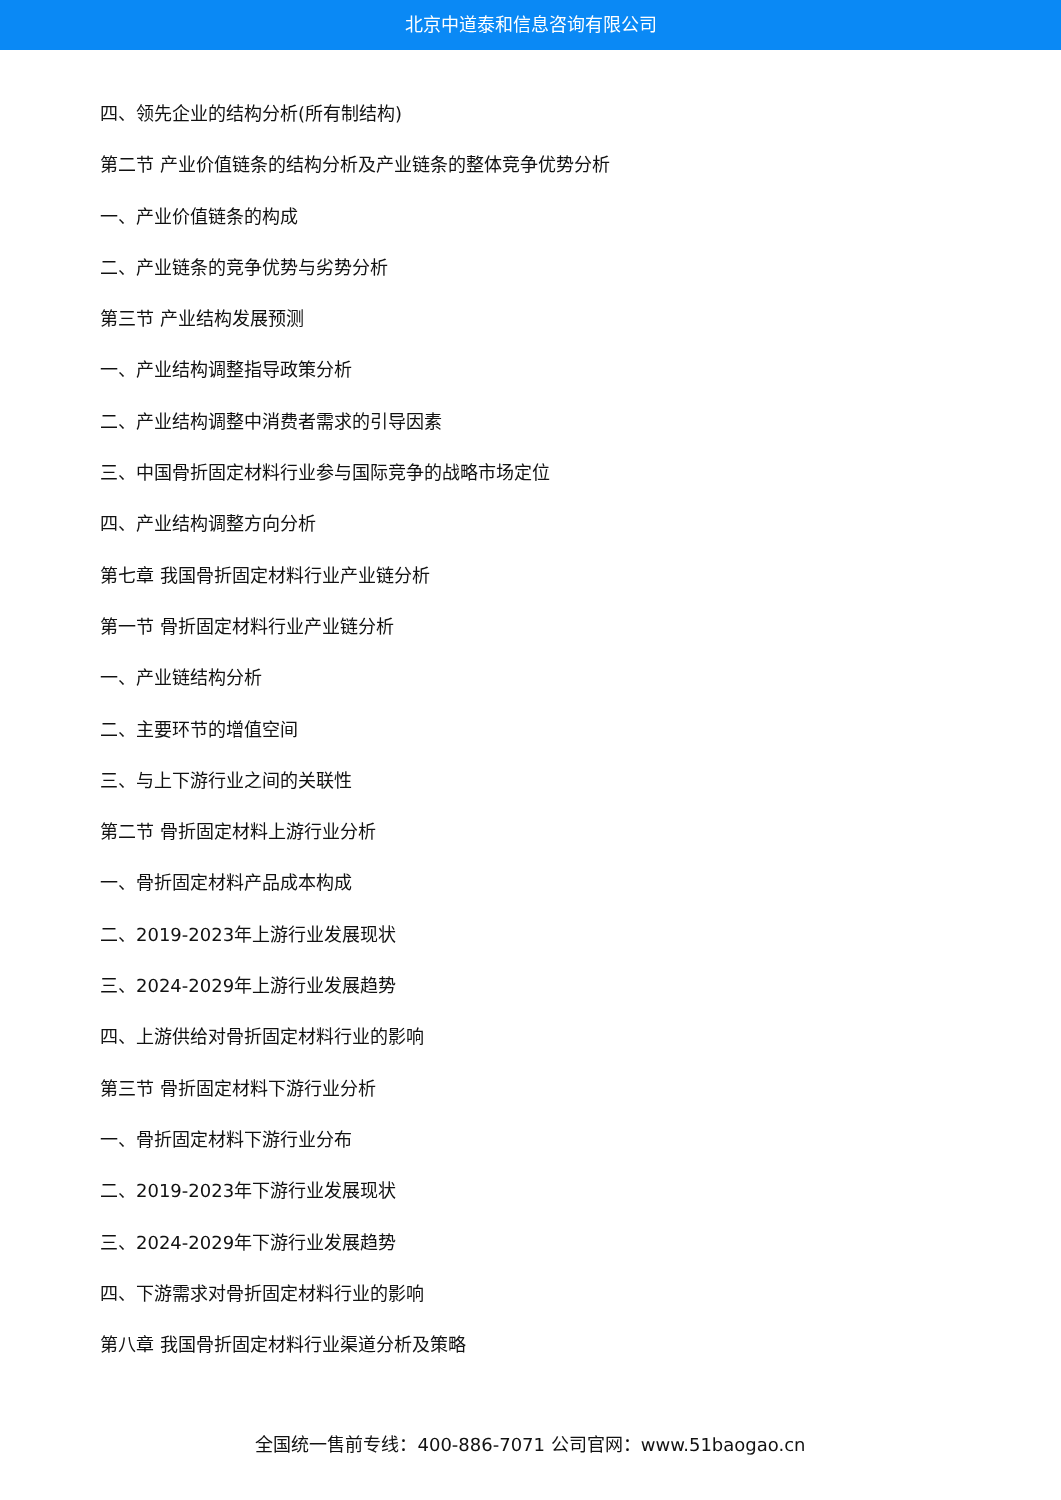北京中道泰和信息咨询有限公司
四、领先企业的结构分析(所有制结构)
第二节 产业价值链条的结构分析及产业链条的整体竞争优势分析
一、产业价值链条的构成
二、产业链条的竞争优势与劣势分析
第三节 产业结构发展预测
一、产业结构调整指导政策分析
二、产业结构调整中消费者需求的引导因素
三、中国骨折固定材料行业参与国际竞争的战略市场定位
四、产业结构调整方向分析
第七章 我国骨折固定材料行业产业链分析
第一节 骨折固定材料行业产业链分析
一、产业链结构分析
二、主要环节的增值空间
三、与上下游行业之间的关联性
第二节 骨折固定材料上游行业分析
一、骨折固定材料产品成本构成
二、2019-2023年上游行业发展现状
三、2024-2029年上游行业发展趋势
四、上游供给对骨折固定材料行业的影响
第三节 骨折固定材料下游行业分析
一、骨折固定材料下游行业分布
二、2019-2023年下游行业发展现状
三、2024-2029年下游行业发展趋势
四、下游需求对骨折固定材料行业的影响
第八章 我国骨折固定材料行业渠道分析及策略
全国统一售前专线：400-886-7071 公司官网：www.51baogao.cn